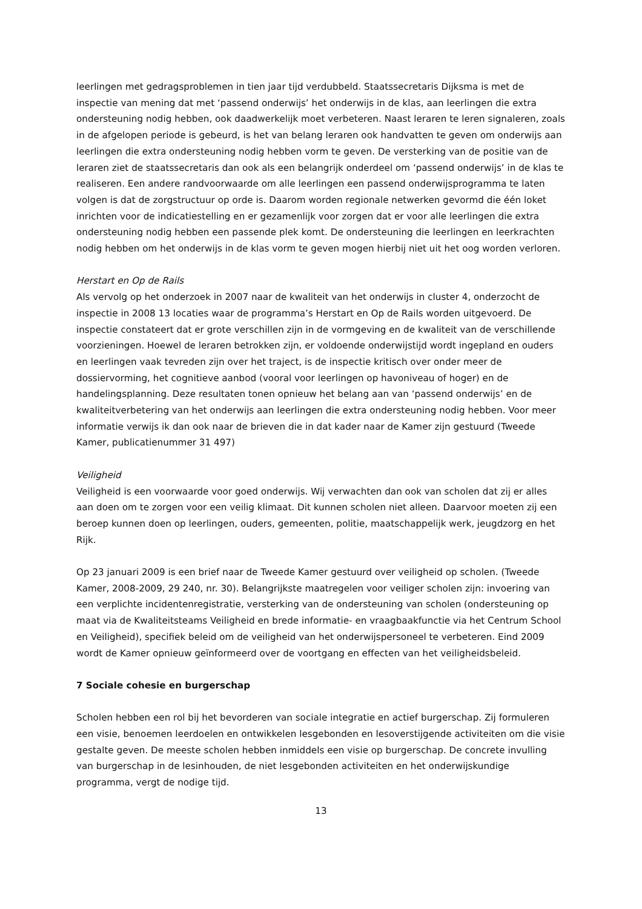leerlingen met gedragsproblemen in tien jaar tijd verdubbeld. Staatssecretaris Dijksma is met de inspectie van mening dat met ‘passend onderwijs’ het onderwijs in de klas, aan leerlingen die extra ondersteuning nodig hebben, ook daadwerkelijk moet verbeteren. Naast leraren te leren signaleren, zoals in de afgelopen periode is gebeurd, is het van belang leraren ook handvatten te geven om onderwijs aan leerlingen die extra ondersteuning nodig hebben vorm te geven. De versterking van de positie van de leraren ziet de staatssecretaris dan ook als een belangrijk onderdeel om ‘passend onderwijs’ in de klas te realiseren. Een andere randvoorwaarde om alle leerlingen een passend onderwijsprogramma te laten volgen is dat de zorgstructuur op orde is. Daarom worden regionale netwerken gevormd die één loket inrichten voor de indicatiestelling en er gezamenlijk voor zorgen dat er voor alle leerlingen die extra ondersteuning nodig hebben een passende plek komt. De ondersteuning die leerlingen en leerkrachten nodig hebben om het onderwijs in de klas vorm te geven mogen hierbij niet uit het oog worden verloren.
Herstart en Op de Rails
Als vervolg op het onderzoek in 2007 naar de kwaliteit van het onderwijs in cluster 4, onderzocht de inspectie in 2008 13 locaties waar de programma’s Herstart en Op de Rails worden uitgevoerd. De inspectie constateert dat er grote verschillen zijn in de vormgeving en de kwaliteit van de verschillende voorzieningen. Hoewel de leraren betrokken zijn, er voldoende onderwijstijd wordt ingepland en ouders en leerlingen vaak tevreden zijn over het traject, is de inspectie kritisch over onder meer de dossiervorming, het cognitieve aanbod (vooral voor leerlingen op havoniveau of hoger) en de handelingsplanning. Deze resultaten tonen opnieuw het belang aan van ‘passend onderwijs’ en de kwaliteitverbetering van het onderwijs aan leerlingen die extra ondersteuning nodig hebben. Voor meer informatie verwijs ik dan ook naar de brieven die in dat kader naar de Kamer zijn gestuurd (Tweede Kamer, publicatienummer 31 497)
Veiligheid
Veiligheid is een voorwaarde voor goed onderwijs. Wij verwachten dan ook van scholen dat zij er alles aan doen om te zorgen voor een veilig klimaat. Dit kunnen scholen niet alleen. Daarvoor moeten zij een beroep kunnen doen op leerlingen, ouders, gemeenten, politie, maatschappelijk werk, jeugdzorg en het Rijk.
Op 23 januari 2009 is een brief naar de Tweede Kamer gestuurd over veiligheid op scholen. (Tweede Kamer, 2008-2009, 29 240, nr. 30). Belangrijkste maatregelen voor veiliger scholen zijn: invoering van een verplichte incidentenregistratie, versterking van de ondersteuning van scholen (ondersteuning op maat via de Kwaliteitsteams Veiligheid en brede informatie- en vraagbaakfunctie via het Centrum School en Veiligheid), specifiek beleid om de veiligheid van het onderwijspersoneel te verbeteren. Eind 2009 wordt de Kamer opnieuw geïnformeerd over de voortgang en effecten van het veiligheidsbeleid.
7 Sociale cohesie en burgerschap
Scholen hebben een rol bij het bevorderen van sociale integratie en actief burgerschap. Zij formuleren een visie, benoemen leerdoelen en ontwikkelen lesgebonden en lesoverstijgende activiteiten om die visie gestalte geven. De meeste scholen hebben inmiddels een visie op burgerschap. De concrete invulling van burgerschap in de lesinhouden, de niet lesgebonden activiteiten en het onderwijskundige programma, vergt de nodige tijd.
13